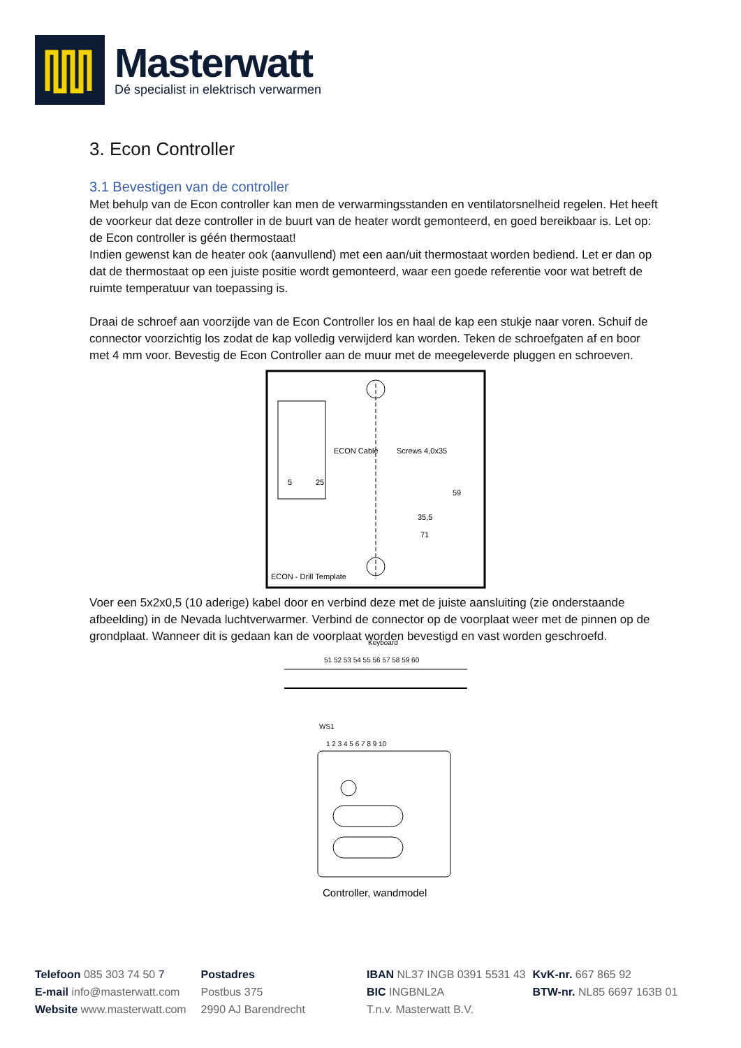Masterwatt
Dé specialist in elektrisch verwarmen
3. Econ Controller
3.1 Bevestigen van de controller
Met behulp van de Econ controller kan men de verwarmingsstanden en ventilatorsnelheid regelen. Het heeft de voorkeur dat deze controller in de buurt van de heater wordt gemonteerd, en goed bereikbaar is. Let op: de Econ controller is géén thermostaat!
Indien gewenst kan de heater ook (aanvullend) met een aan/uit thermostaat worden bediend. Let er dan op dat de thermostaat op een juiste positie wordt gemonteerd, waar een goede referentie voor wat betreft de ruimte temperatuur van toepassing is.
Draai de schroef aan voorzijde van de Econ Controller los en haal de kap een stukje naar voren. Schuif de connector voorzichtig los zodat de kap volledig verwijderd kan worden. Teken de schroefgaten af en boor met 4 mm voor. Bevestig de Econ Controller aan de muur met de meegeleverde pluggen en schroeven.
ECON Cable
Screws 4,0x35
25
5
35,5
71
59
ECON - Drill Template
Voer een 5x2x0,5 (10 aderige) kabel door en verbind deze met de juiste aansluiting (zie onderstaande afbeelding) in de Nevada luchtverwarmer. Verbind de connector op de voorplaat weer met de pinnen op de grondplaat. Wanneer dit is gedaan kan de voorplaat worden bevestigd en vast worden geschroefd.
Keyboard
51 52 53 54 55 56 57 58 59 60
WS1
1 2 3 4 5 6 7 8 9 10
Controller, wandmodel
Telefoon 085 303 74 50 7
E-mail info@masterwatt.com
Website www.masterwatt.com
Postadres
Postbus 375
2990 AJ Barendrecht
IBAN NL37 INGB 0391 5531 43
BIC INGBNL2A
T.n.v. Masterwatt B.V.
KvK-nr. 667 865 92
BTW-nr. NL85 6697 163B 01